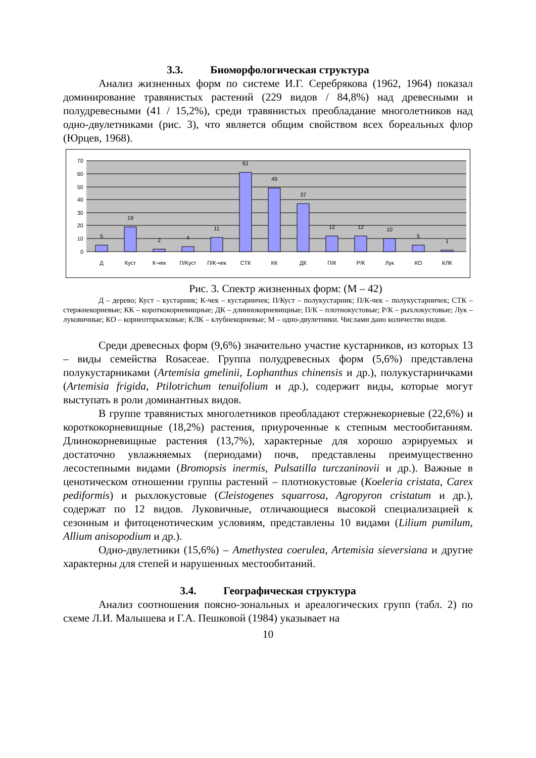3.3. Биоморфологическая структура
Анализ жизненных форм по системе И.Г. Серебрякова (1962, 1964) показал доминирование травянистых растений (229 видов / 84,8%) над древесными и полудревесными (41 / 15,2%), среди травянистых преобладание многолетников над одно-двулетниками (рис. 3), что является общим свойством всех бореальных флор (Юрцев, 1968).
70
60
50
40
30
20
10
0
5
19
2
4
11
61
49
37
12
12
10
5
1
Д
Куст
К-чек
П/Куст
П/К-чек
СТК
КК
ДК
П/К
Р/К
Лук
КО
КЛК
Рис. 3. Спектр жизненных форм: (М – 42)
Д – дерево; Куст – кустарник; К-чек – кустарничек; П/Куст – полукустарник; П/К-чек – полукустарничек; СТК – стержнекорневые; КК – короткокорневищные; ДК – длиннокорневищные; П/К – плотнокустовые; Р/К – рыхлокустовые; Лук – луковичные; КО – корнеотпрысковые; КЛК – клубнекорневые; М – одно-двулетники. Числами дано количество видов.
Среди древесных форм (9,6%) значительно участие кустарников, из которых 13 – виды семейства Rosaceae. Группа полудревесных форм (5,6%) представлена полукустарниками (Artemisia gmelinii, Lophanthus chinensis и др.), полукустарничками (Artemisia frigida, Ptilotrichum tenuifolium и др.), содержит виды, которые могут выступать в роли доминантных видов.
В группе травянистых многолетников преобладают стержнекорневые (22,6%) и короткокорневищные (18,2%) растения, приуроченные к степным местообитаниям. Длинокорневищные растения (13,7%), характерные для хорошо аэрируемых и достаточно увлажняемых (периодами) почв, представлены преимущественно лесостепными видами (Bromopsis inermis, Pulsatilla turczaninovii и др.). Важные в ценотическом отношении группы растений – плотнокустовые (Koeleria cristata, Carex pediformis) и рыхлокустовые (Cleistogenes squarrosa, Agropyron cristatum и др.), содержат по 12 видов. Луковичные, отличающиеся высокой специализацией к сезонным и фитоценотическим условиям, представлены 10 видами (Lilium pumilum, Allium anisopodium и др.).
Одно-двулетники (15,6%) – Amethystea coerulea, Artemisia sieversiana и другие характерны для степей и нарушенных местообитаний.
3.4. Географическая структура
Анализ соотношения поясно-зональных и ареалогических групп (табл. 2) по схеме Л.И. Малышева и Г.А. Пешковой (1984) указывает на
10